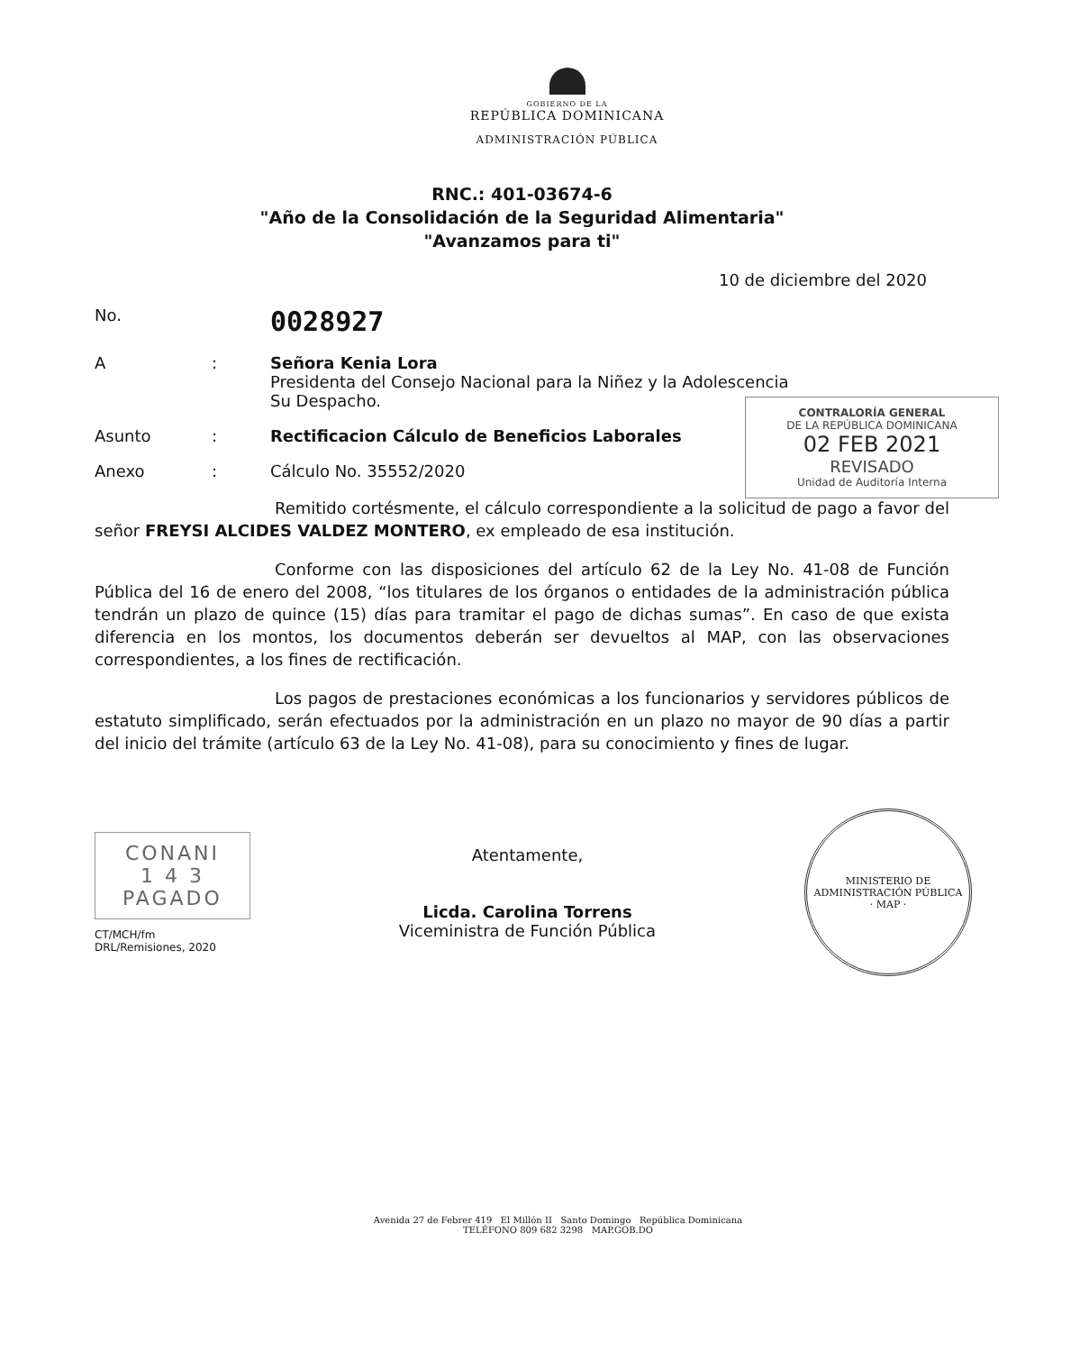GOBIERNO DE LA
REPÚBLICA DOMINICANA
ADMINISTRACIÓN PÚBLICA
RNC.: 401-03674-6
"Año de la Consolidación de la Seguridad Alimentaria"
"Avanzamos para ti"
10 de diciembre del 2020
No.
0028927
A : Señora Kenia Lora
Presidenta del Consejo Nacional para la Niñez y la Adolescencia
Su Despacho.
Asunto : Rectificacion Cálculo de Beneficios Laborales
Anexo : Cálculo No. 35552/2020
CONTRALORÍA GENERAL
DE LA REPÚBLICA DOMINICANA
02 FEB 2021
REVISADO
Unidad de Auditoría Interna
Remitido cortésmente, el cálculo correspondiente a la solicitud de pago a favor del señor FREYSI ALCIDES VALDEZ MONTERO, ex empleado de esa institución.
Conforme con las disposiciones del artículo 62 de la Ley No. 41-08 de Función Pública del 16 de enero del 2008, “los titulares de los órganos o entidades de la administración pública tendrán un plazo de quince (15) días para tramitar el pago de dichas sumas”. En caso de que exista diferencia en los montos, los documentos deberán ser devueltos al MAP, con las observaciones correspondientes, a los fines de rectificación.
Los pagos de prestaciones económicas a los funcionarios y servidores públicos de estatuto simplificado, serán efectuados por la administración en un plazo no mayor de 90 días a partir del inicio del trámite (artículo 63 de la Ley No. 41-08), para su conocimiento y fines de lugar.
CONANI
1 4 3
PAGADO
CT/MCH/fm
DRL/Remisiones, 2020
Atentamente,
Licda. Carolina Torrens
Viceministra de Función Pública
MINISTERIO DE ADMINISTRACIÓN PÚBLICA
· MAP ·
Avenida 27 de Febrer 419 El Millón II Santo Domingo República Dominicana
TELÉFONO 809 682 3298 MAP.GOB.DO